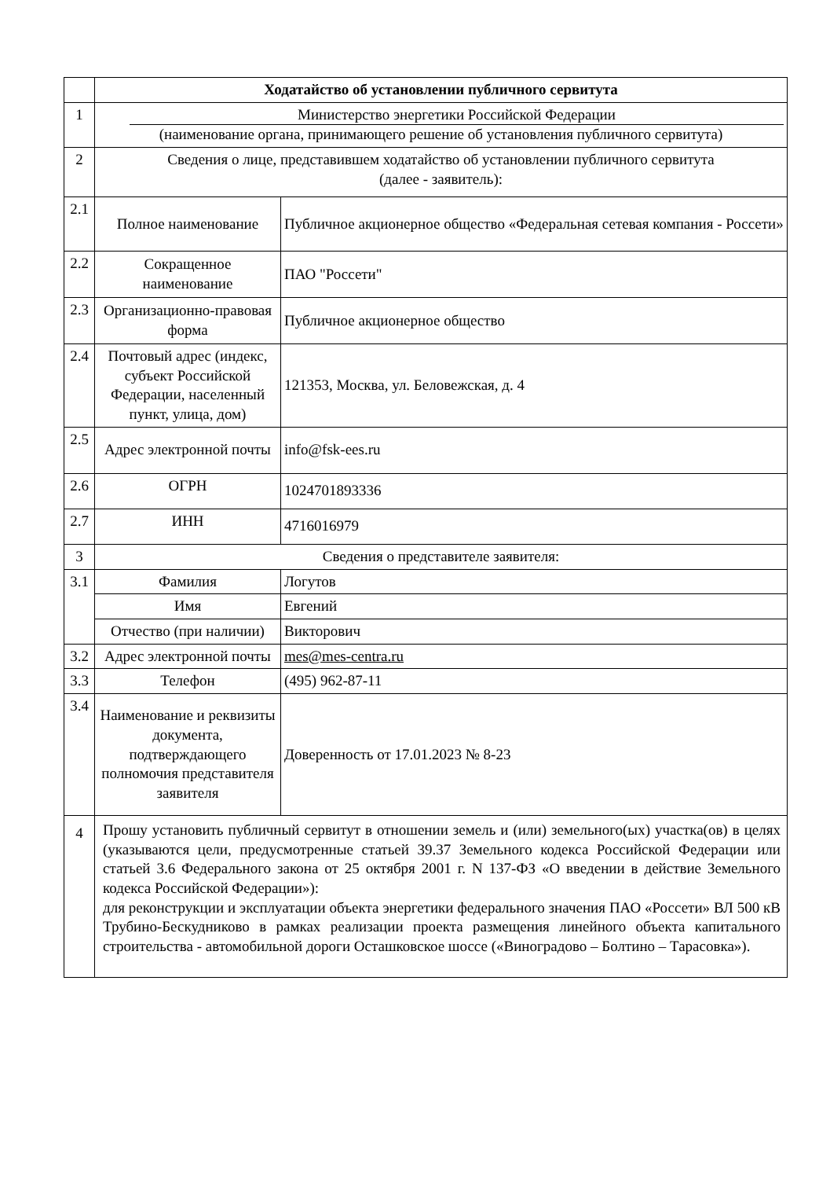| | Ходатайство об установлении публичного сервитута | |
| 1 | Министерство энергетики Российской Федерации (наименование органа, принимающего решение об установления публичного сервитута) | |
| 2 | Сведения о лице, представившем ходатайство об установлении публичного сервитута (далее - заявитель): | |
| 2.1 | Полное наименование | Публичное акционерное общество «Федеральная сетевая компания - Россети» |
| 2.2 | Сокращенное наименование | ПАО "Россети" |
| 2.3 | Организационно-правовая форма | Публичное акционерное общество |
| 2.4 | Почтовый адрес (индекс, субъект Российской Федерации, населенный пункт, улица, дом) | 121353, Москва, ул. Беловежская, д. 4 |
| 2.5 | Адрес электронной почты | info@fsk-ees.ru |
| 2.6 | ОГРН | 1024701893336 |
| 2.7 | ИНН | 4716016979 |
| 3 | Сведения о представителе заявителя: | |
| 3.1 | Фамилия | Логутов |
| | Имя | Евгений |
| | Отчество (при наличии) | Викторович |
| 3.2 | Адрес электронной почты | mes@mes-centra.ru |
| 3.3 | Телефон | (495) 962-87-11 |
| 3.4 | Наименование и реквизиты документа, подтверждающего полномочия представителя заявителя | Доверенность от 17.01.2023 № 8-23 |
| 4 | Прошу установить публичный сервитут в отношении земель и (или) земельного(ых) участка(ов) в целях (указываются цели, предусмотренные статьей 39.37 Земельного кодекса Российской Федерации или статьей 3.6 Федерального закона от 25 октября 2001 г. N 137-ФЗ «О введении в действие Земельного кодекса Российской Федерации»): для реконструкции и эксплуатации объекта энергетики федерального значения ПАО «Россети» ВЛ 500 кВ Трубино-Бескудниково в рамках реализации проекта размещения линейного объекта капитального строительства - автомобильной дороги Осташковское шоссе («Виноградово – Болтино – Тарасовка»). | |